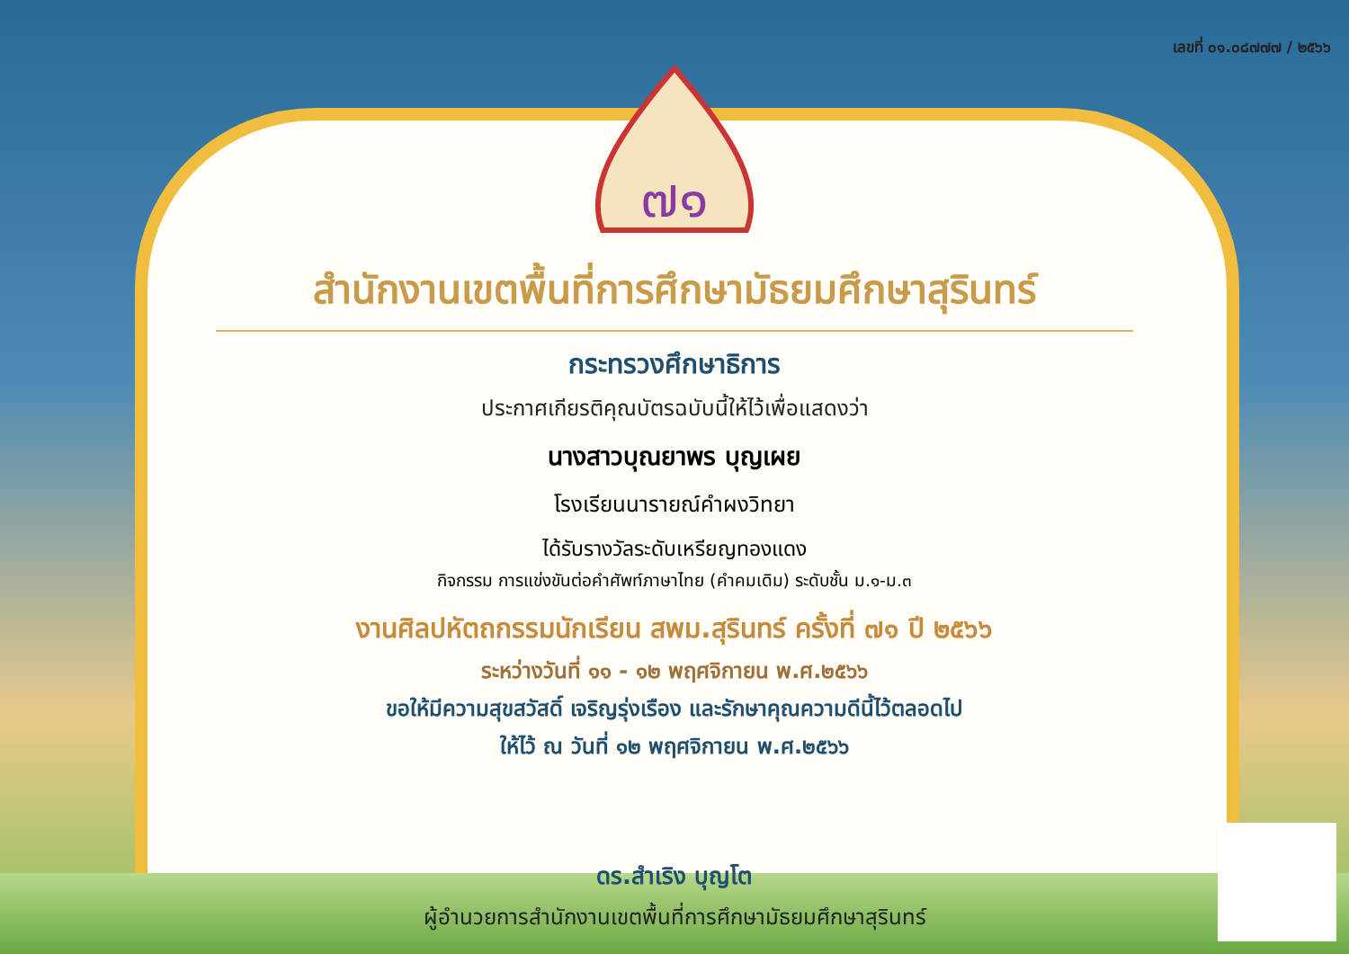เลขที่ ๐๑.๐๘๗๗๗ / ๒๕๖๖
๗๑
สำนักงานเขตพื้นที่การศึกษามัธยมศึกษาสุรินทร์
กระทรวงศึกษาธิการ
ประกาศเกียรติคุณบัตรฉบับนี้ให้ไว้เพื่อแสดงว่า
นางสาวบุณยาพร บุญเผย
โรงเรียนนารายณ์คำผงวิทยา
ได้รับรางวัลระดับเหรียญทองแดง
กิจกรรม การแข่งขันต่อคำศัพท์ภาษาไทย (คำคมเดิม) ระดับชั้น ม.๑-ม.๓
งานศิลปหัตถกรรมนักเรียน สพม.สุรินทร์ ครั้งที่ ๗๑ ปี ๒๕๖๖
ระหว่างวันที่ ๑๑ - ๑๒ พฤศจิกายน พ.ศ.๒๕๖๖
ขอให้มีความสุขสวัสดิ์ เจริญรุ่งเรือง และรักษาคุณความดีนี้ไว้ตลอดไป
ให้ไว้ ณ วันที่ ๑๒ พฤศจิกายน พ.ศ.๒๕๖๖
ดร.สำเริง บุญโต
ผู้อำนวยการสำนักงานเขตพื้นที่การศึกษามัธยมศึกษาสุรินทร์